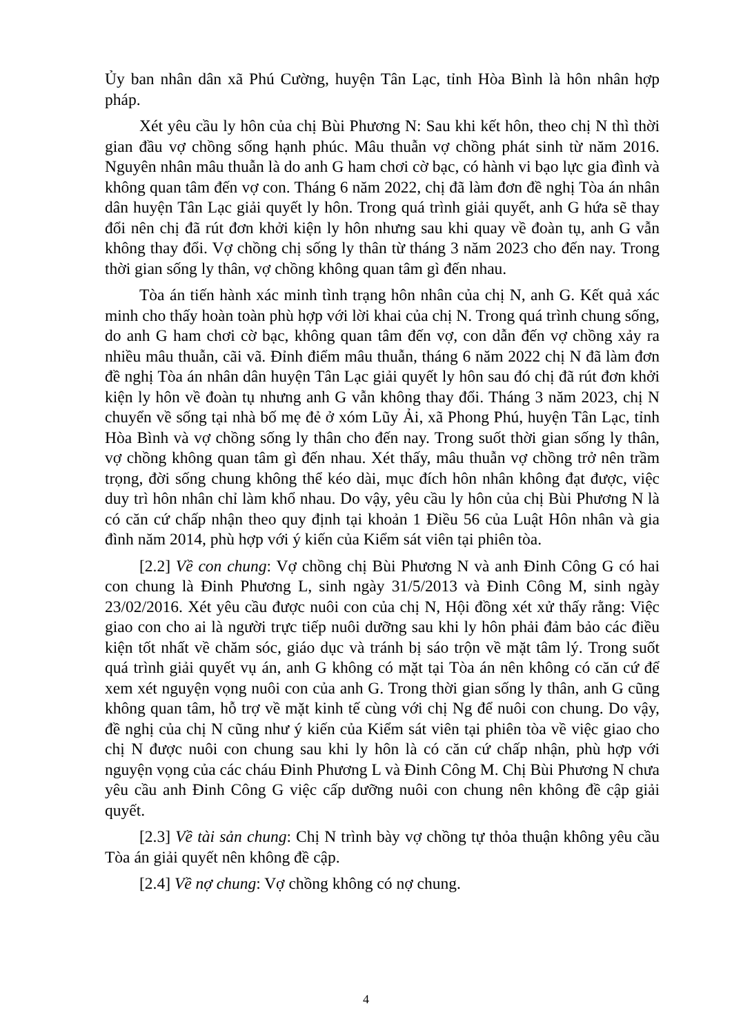Ủy ban nhân dân xã Phú Cường, huyện Tân Lạc, tỉnh Hòa Bình là hôn nhân hợp pháp.
Xét yêu cầu ly hôn của chị Bùi Phương N: Sau khi kết hôn, theo chị N thì thời gian đầu vợ chồng sống hạnh phúc. Mâu thuẫn vợ chồng phát sinh từ năm 2016. Nguyên nhân mâu thuẫn là do anh G ham chơi cờ bạc, có hành vi bạo lực gia đình và không quan tâm đến vợ con. Tháng 6 năm 2022, chị đã làm đơn đề nghị Tòa án nhân dân huyện Tân Lạc giải quyết ly hôn. Trong quá trình giải quyết, anh G hứa sẽ thay đổi nên chị đã rút đơn khởi kiện ly hôn nhưng sau khi quay về đoàn tụ, anh G vẫn không thay đổi. Vợ chồng chị sống ly thân từ tháng 3 năm 2023 cho đến nay. Trong thời gian sống ly thân, vợ chồng không quan tâm gì đến nhau.
Tòa án tiến hành xác minh tình trạng hôn nhân của chị N, anh G. Kết quả xác minh cho thấy hoàn toàn phù hợp với lời khai của chị N. Trong quá trình chung sống, do anh G ham chơi cờ bạc, không quan tâm đến vợ, con dẫn đến vợ chồng xảy ra nhiều mâu thuẫn, cãi vã. Đỉnh điểm mâu thuẫn, tháng 6 năm 2022 chị N đã làm đơn đề nghị Tòa án nhân dân huyện Tân Lạc giải quyết ly hôn sau đó chị đã rút đơn khởi kiện ly hôn về đoàn tụ nhưng anh G vẫn không thay đổi. Tháng 3 năm 2023, chị N chuyển về sống tại nhà bố mẹ đẻ ở xóm Lũy Ải, xã Phong Phú, huyện Tân Lạc, tỉnh Hòa Bình và vợ chồng sống ly thân cho đến nay. Trong suốt thời gian sống ly thân, vợ chồng không quan tâm gì đến nhau. Xét thấy, mâu thuẫn vợ chồng trở nên trầm trọng, đời sống chung không thể kéo dài, mục đích hôn nhân không đạt được, việc duy trì hôn nhân chỉ làm khổ nhau. Do vậy, yêu cầu ly hôn của chị Bùi Phương N là có căn cứ chấp nhận theo quy định tại khoản 1 Điều 56 của Luật Hôn nhân và gia đình năm 2014, phù hợp với ý kiến của Kiểm sát viên tại phiên tòa.
[2.2] Về con chung: Vợ chồng chị Bùi Phương N và anh Đinh Công G có hai con chung là Đinh Phương L, sinh ngày 31/5/2013 và Đinh Công M, sinh ngày 23/02/2016. Xét yêu cầu được nuôi con của chị N, Hội đồng xét xử thấy rằng: Việc giao con cho ai là người trực tiếp nuôi dưỡng sau khi ly hôn phải đảm bảo các điều kiện tốt nhất về chăm sóc, giáo dục và tránh bị sáo trộn về mặt tâm lý. Trong suốt quá trình giải quyết vụ án, anh G không có mặt tại Tòa án nên không có căn cứ để xem xét nguyện vọng nuôi con của anh G. Trong thời gian sống ly thân, anh G cũng không quan tâm, hỗ trợ về mặt kinh tế cùng với chị Ng để nuôi con chung. Do vậy, đề nghị của chị N cũng như ý kiến của Kiểm sát viên tại phiên tòa về việc giao cho chị N được nuôi con chung sau khi ly hôn là có căn cứ chấp nhận, phù hợp với nguyện vọng của các cháu Đinh Phương L và Đinh Công M. Chị Bùi Phương N chưa yêu cầu anh Đinh Công G việc cấp dưỡng nuôi con chung nên không đề cập giải quyết.
[2.3] Về tài sản chung: Chị N trình bày vợ chồng tự thỏa thuận không yêu cầu Tòa án giải quyết nên không đề cập.
[2.4] Về nợ chung: Vợ chồng không có nợ chung.
4